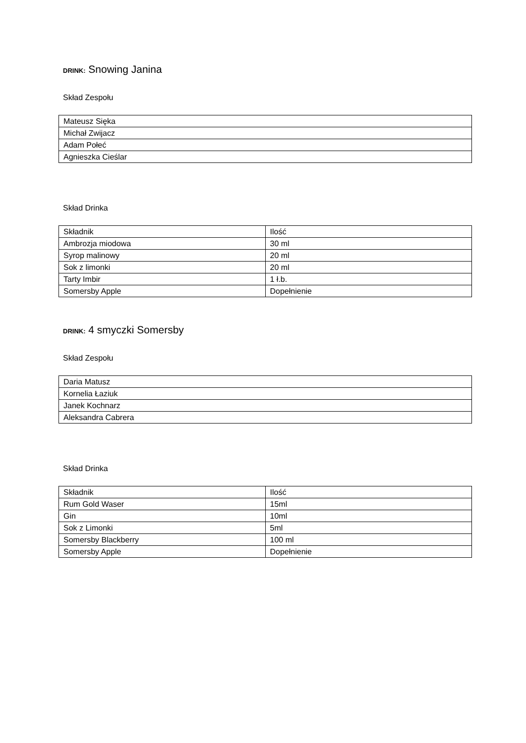DRINK: Snowing Janina
Skład Zespołu
| Mateusz Sięka |
| Michał Zwijacz |
| Adam Połeć |
| Agnieszka Cieślar |
Skład Drinka
| Składnik | Ilość |
| Ambrozja miodowa | 30 ml |
| Syrop malinowy | 20 ml |
| Sok z limonki | 20 ml |
| Tarty Imbir | 1 ł.b. |
| Somersby Apple | Dopełnienie |
DRINK: 4 smyczki Somersby
Skład Zespołu
| Daria Matusz |
| Kornelia Łaziuk |
| Janek Kochnarz |
| Aleksandra Cabrera |
Skład Drinka
| Składnik | Ilość |
| Rum Gold Waser | 15ml |
| Gin | 10ml |
| Sok z Limonki | 5ml |
| Somersby Blackberry | 100 ml |
| Somersby Apple | Dopełnienie |